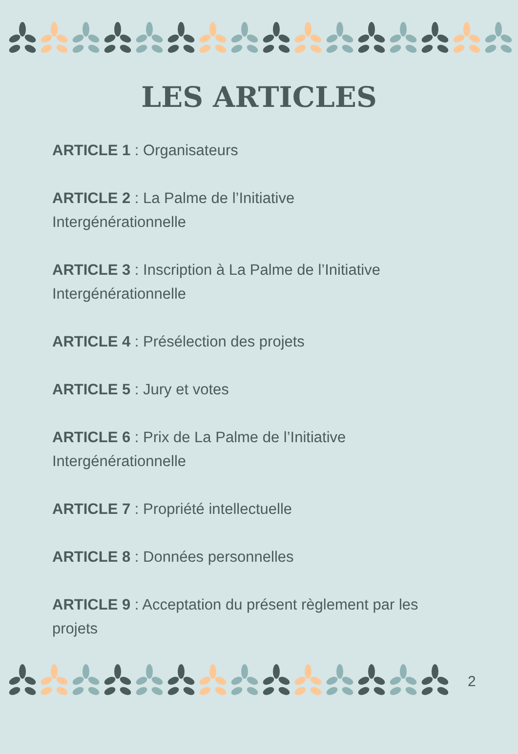LES ARTICLES
ARTICLE 1 : Organisateurs
ARTICLE 2 : La Palme de l’Initiative Intergénérationnelle
ARTICLE 3 : Inscription à La Palme de l’Initiative Intergénérationnelle
ARTICLE 4 : Présélection des projets
ARTICLE 5 : Jury et votes
ARTICLE 6 : Prix de La Palme de l’Initiative Intergénérationnelle
ARTICLE 7 : Propriété intellectuelle
ARTICLE 8 : Données personnelles
ARTICLE 9 : Acceptation du présent règlement par les projets
2